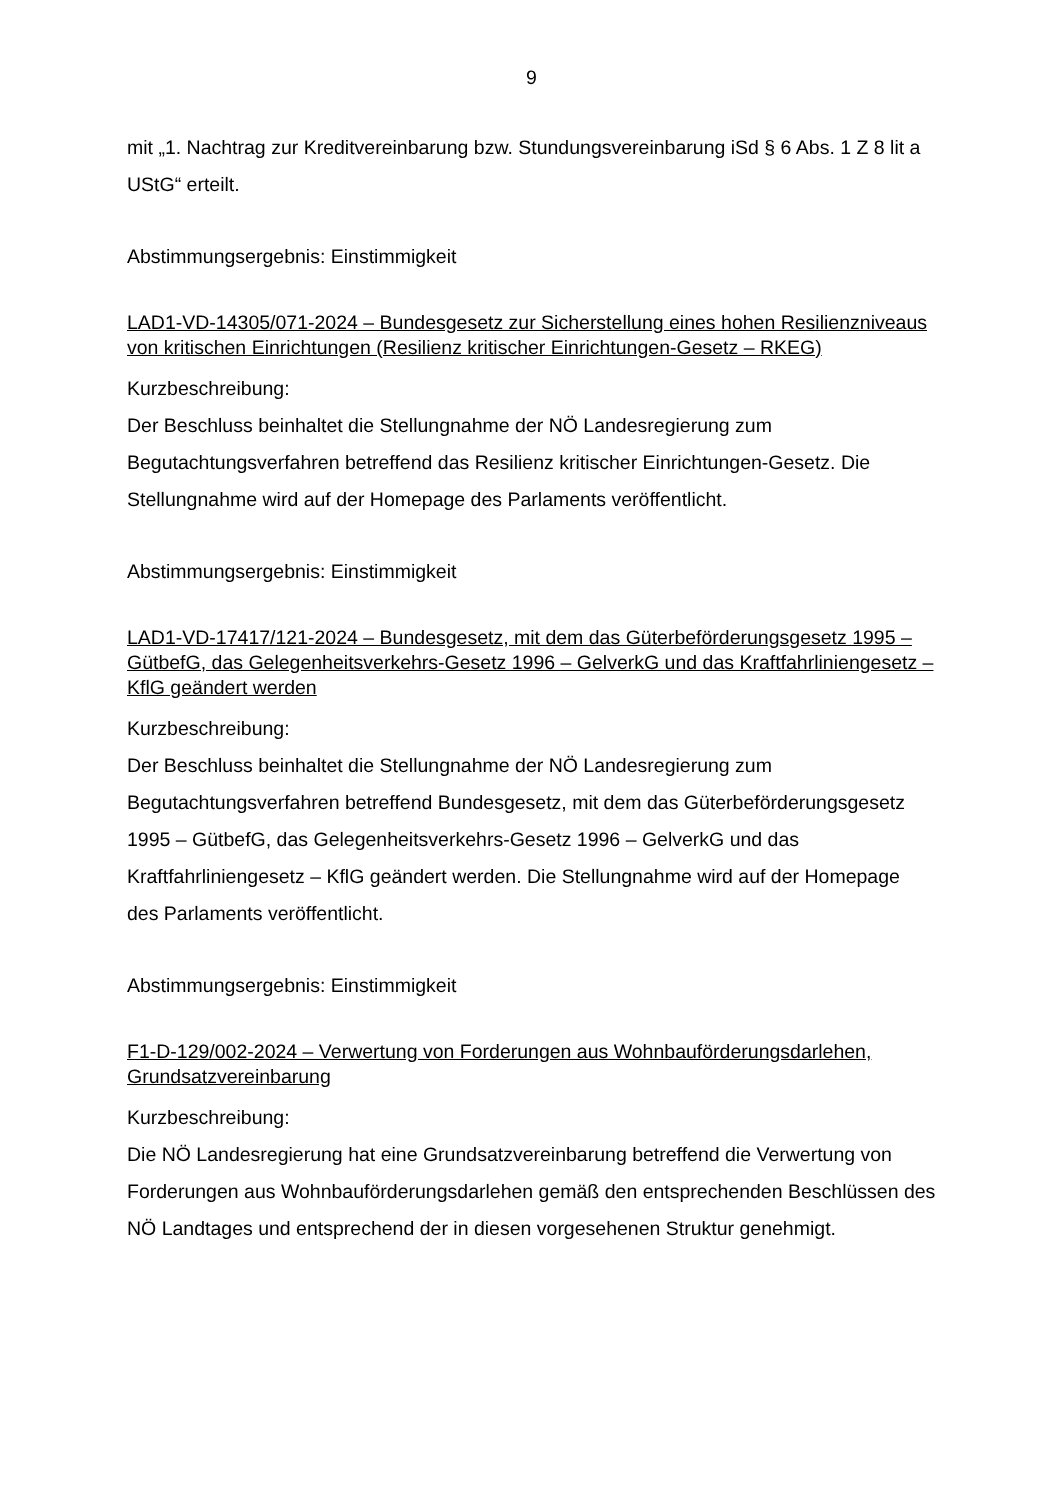9
mit „1. Nachtrag zur Kreditvereinbarung bzw. Stundungsvereinbarung iSd § 6 Abs. 1 Z 8 lit a UStG“ erteilt.
Abstimmungsergebnis: Einstimmigkeit
LAD1-VD-14305/071-2024 – Bundesgesetz zur Sicherstellung eines hohen Resilienzniveaus von kritischen Einrichtungen (Resilienz kritischer Einrichtungen-Gesetz – RKEG)
Kurzbeschreibung:
Der Beschluss beinhaltet die Stellungnahme der NÖ Landesregierung zum Begutachtungsverfahren betreffend das Resilienz kritischer Einrichtungen-Gesetz. Die Stellungnahme wird auf der Homepage des Parlaments veröffentlicht.
Abstimmungsergebnis: Einstimmigkeit
LAD1-VD-17417/121-2024 – Bundesgesetz, mit dem das Güterbeförderungsgesetz 1995 – GütbefG, das Gelegenheitsverkehrs-Gesetz 1996 – GelverkG und das Kraftfahrliniengesetz – KflG geändert werden
Kurzbeschreibung:
Der Beschluss beinhaltet die Stellungnahme der NÖ Landesregierung zum Begutachtungsverfahren betreffend Bundesgesetz, mit dem das Güterbeförderungsgesetz 1995 – GütbefG, das Gelegenheitsverkehrs-Gesetz 1996 – GelverkG und das Kraftfahrliniengesetz – KflG geändert werden. Die Stellungnahme wird auf der Homepage des Parlaments veröffentlicht.
Abstimmungsergebnis: Einstimmigkeit
F1-D-129/002-2024 – Verwertung von Forderungen aus Wohnbauförderungsdarlehen, Grundsatzvereinbarung
Kurzbeschreibung:
Die NÖ Landesregierung hat eine Grundsatzvereinbarung betreffend die Verwertung von Forderungen aus Wohnbauförderungsdarlehen gemäß den entsprechenden Beschlüssen des NÖ Landtages und entsprechend der in diesen vorgesehenen Struktur genehmigt.